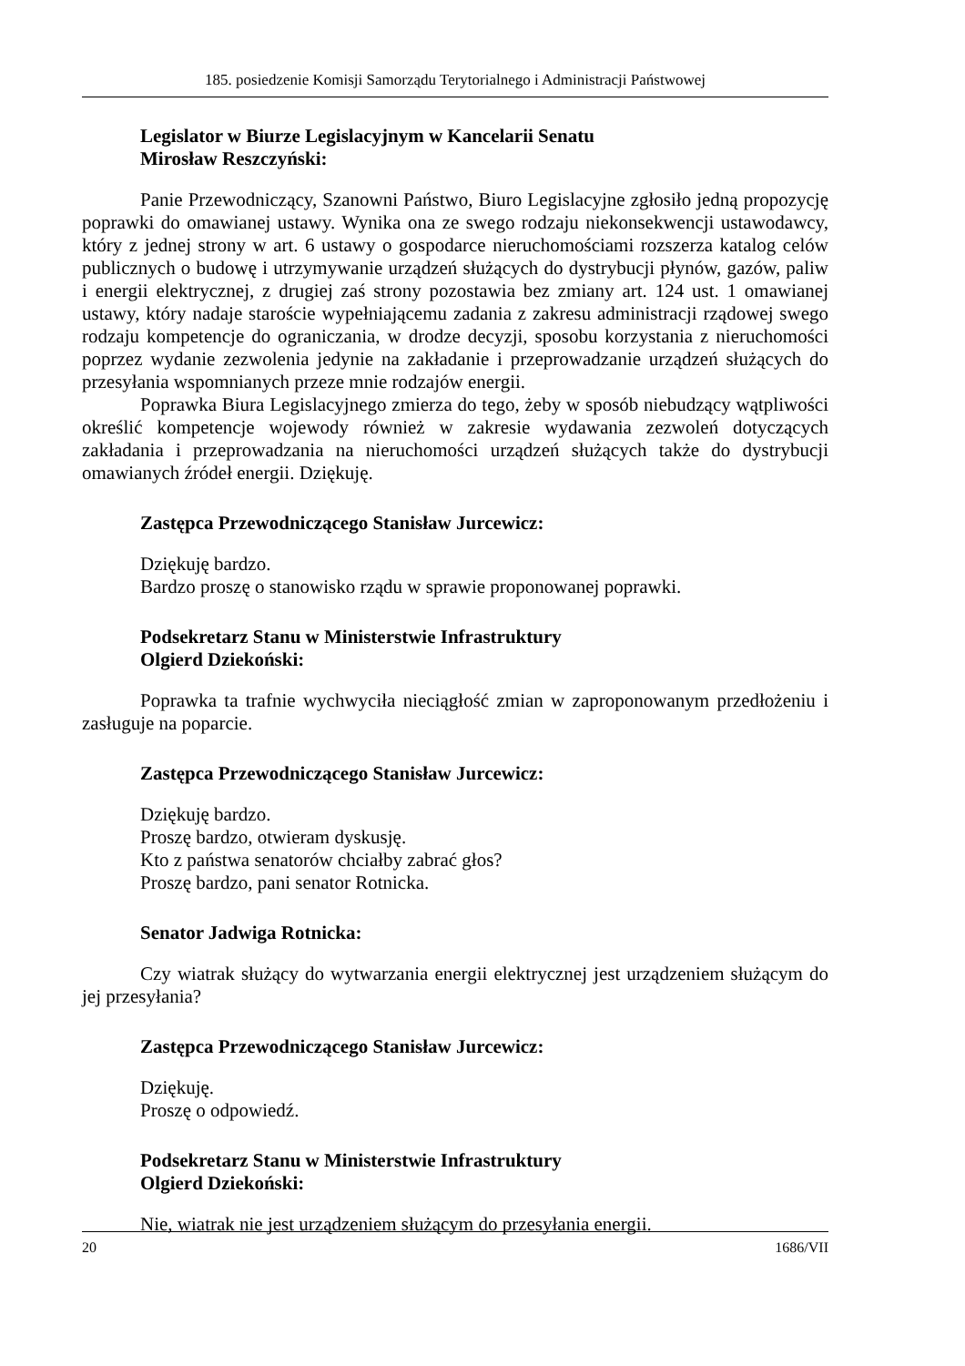185. posiedzenie Komisji Samorządu Terytorialnego i Administracji Państwowej
Legislator w Biurze Legislacyjnym w Kancelarii Senatu
Mirosław Reszczyński:
Panie Przewodniczący, Szanowni Państwo, Biuro Legislacyjne zgłosiło jedną propozycję poprawki do omawianej ustawy. Wynika ona ze swego rodzaju niekonsekwencji ustawodawcy, który z jednej strony w art. 6 ustawy o gospodarce nieruchomościami rozszerza katalog celów publicznych o budowę i utrzymywanie urządzeń służących do dystrybucji płynów, gazów, paliw i energii elektrycznej, z drugiej zaś strony pozostawia bez zmiany art. 124 ust. 1 omawianej ustawy, który nadaje staroście wypełniającemu zadania z zakresu administracji rządowej swego rodzaju kompetencje do ograniczania, w drodze decyzji, sposobu korzystania z nieruchomości poprzez wydanie zezwolenia jedynie na zakładanie i przeprowadzanie urządzeń służących do przesyłania wspomnianych przeze mnie rodzajów energii.
Poprawka Biura Legislacyjnego zmierza do tego, żeby w sposób niebudzący wątpliwości określić kompetencje wojewody również w zakresie wydawania zezwoleń dotyczących zakładania i przeprowadzania na nieruchomości urządzeń służących także do dystrybucji omawianych źródeł energii. Dziękuję.
Zastępca Przewodniczącego Stanisław Jurcewicz:
Dziękuję bardzo.
Bardzo proszę o stanowisko rządu w sprawie proponowanej poprawki.
Podsekretarz Stanu w Ministerstwie Infrastruktury
Olgierd Dziekoński:
Poprawka ta trafnie wychwyciła nieciągłość zmian w zaproponowanym przedłożeniu i zasługuje na poparcie.
Zastępca Przewodniczącego Stanisław Jurcewicz:
Dziękuję bardzo.
Proszę bardzo, otwieram dyskusję.
Kto z państwa senatorów chciałby zabrać głos?
Proszę bardzo, pani senator Rotnicka.
Senator Jadwiga Rotnicka:
Czy wiatrak służący do wytwarzania energii elektrycznej jest urządzeniem służącym do jej przesyłania?
Zastępca Przewodniczącego Stanisław Jurcewicz:
Dziękuję.
Proszę o odpowiedź.
Podsekretarz Stanu w Ministerstwie Infrastruktury
Olgierd Dziekoński:
Nie, wiatrak nie jest urządzeniem służącym do przesyłania energii.
20 1686/VII